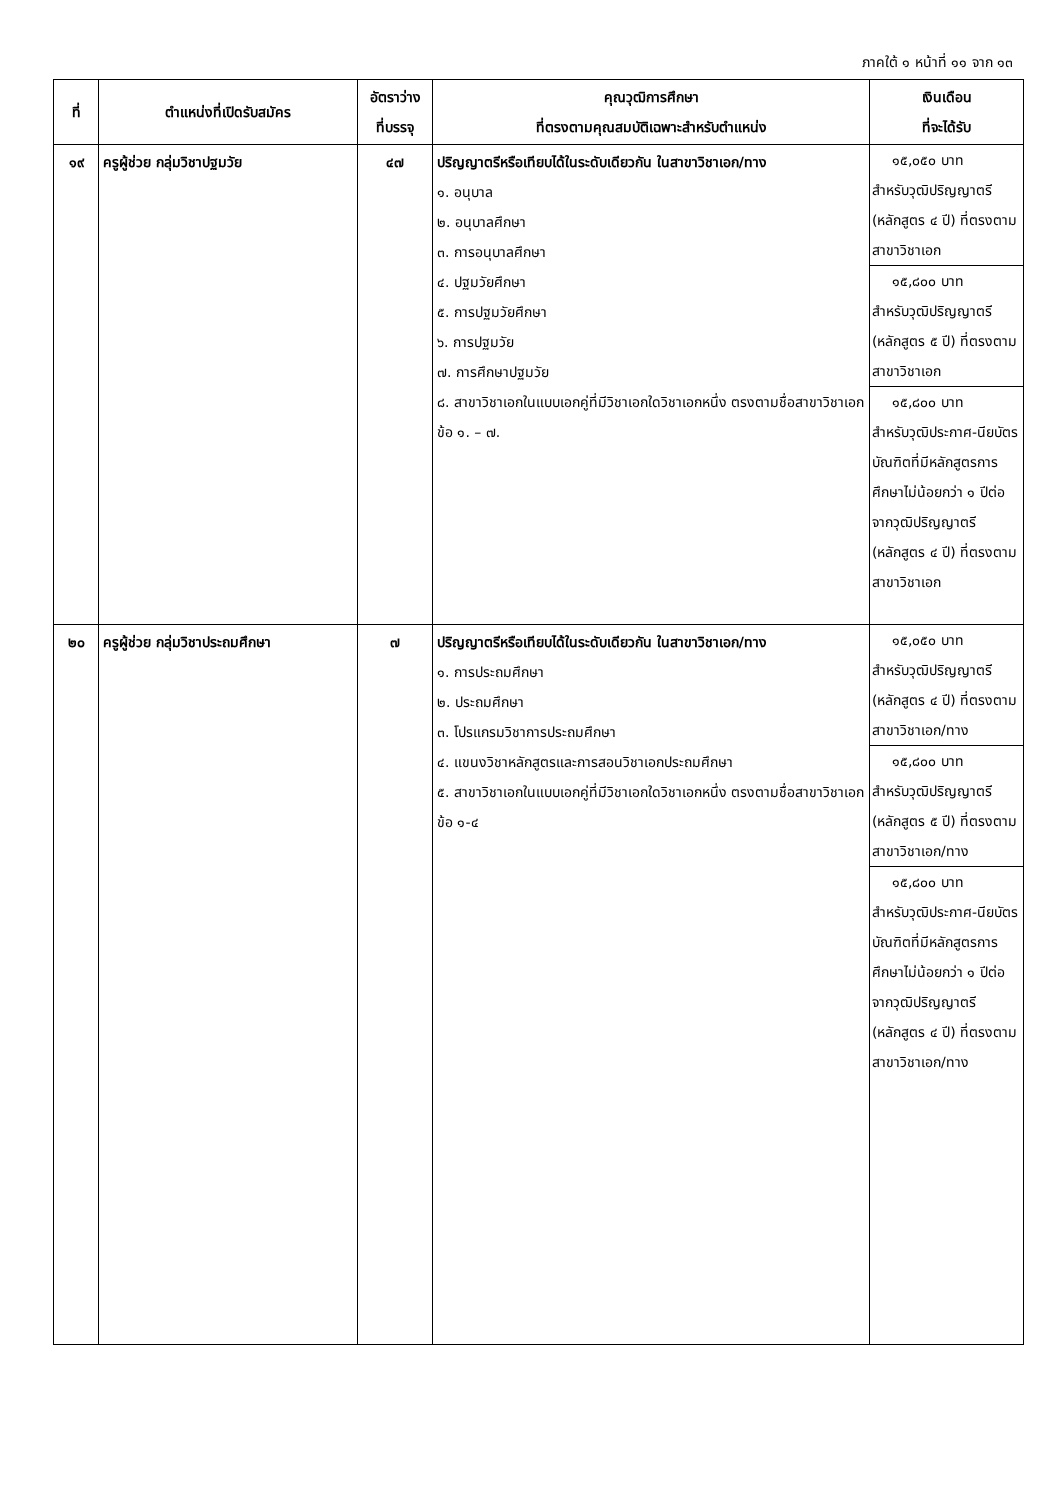ภาคใต้ ๑ หน้าที่ ๑๑ จาก ๑๓
| ที่ | ตำแหน่งที่เปิดรับสมัคร | อัตราว่าง ที่บรรจุ | คุณวุฒิการศึกษา ที่ตรงตามคุณสมบัติเฉพาะสำหรับตำแหน่ง | เงินเดือน ที่จะได้รับ |
| --- | --- | --- | --- | --- |
| ๑๙ | ครูผู้ช่วย กลุ่มวิชาปฐมวัย | ๔๗ | ปริญญาตรีหรือเทียบได้ในระดับเดียวกัน ในสาขาวิชาเอก/ทาง ๑. อนุบาล ๒. อนุบาลศึกษา ๓. การอนุบาลศึกษา ๔. ปฐมวัยศึกษา ๕. การปฐมวัยศึกษา ๖. การปฐมวัย ๗. การศึกษาปฐมวัย ๘. สาขาวิชาเอกในแบบเอกคู่ที่มีวิชาเอกใดวิชาเอกหนึ่ง ตรงตามชื่อสาขาวิชาเอก ข้อ ๑. – ๗. | ๑๕,๐๕๐ บาท สำหรับวุฒิปริญญาตรี (หลักสูตร ๔ ปี) ที่ตรงตามสาขาวิชาเอก ๑๕,๘๐๐ บาท สำหรับวุฒิปริญญาตรี (หลักสูตร ๕ ปี) ที่ตรงตามสาขาวิชาเอก ๑๕,๘๐๐ บาท สำหรับวุฒิประกาศ-นียบัตรบัณฑิตที่มีหลักสูตรการศึกษาไม่น้อยกว่า ๑ ปีต่อจากวุฒิปริญญาตรี (หลักสูตร ๔ ปี) ที่ตรงตามสาขาวิชาเอก |
| ๒๐ | ครูผู้ช่วย กลุ่มวิชาประถมศึกษา | ๗ | ปริญญาตรีหรือเทียบได้ในระดับเดียวกัน ในสาขาวิชาเอก/ทาง ๑. การประถมศึกษา ๒. ประถมศึกษา ๓. โปรแกรมวิชาการประถมศึกษา ๔. แขนงวิชาหลักสูตรและการสอนวิชาเอกประถมศึกษา ๕. สาขาวิชาเอกในแบบเอกคู่ที่มีวิชาเอกใดวิชาเอกหนึ่ง ตรงตามชื่อสาขาวิชาเอก ข้อ ๑-๔ | ๑๕,๐๕๐ บาท สำหรับวุฒิปริญญาตรี (หลักสูตร ๔ ปี) ที่ตรงตามสาขาวิชาเอก/ทาง ๑๕,๘๐๐ บาท สำหรับวุฒิปริญญาตรี (หลักสูตร ๕ ปี) ที่ตรงตามสาขาวิชาเอก/ทาง ๑๕,๘๐๐ บาท สำหรับวุฒิประกาศ-นียบัตรบัณฑิตที่มีหลักสูตรการศึกษาไม่น้อยกว่า ๑ ปีต่อจากวุฒิปริญญาตรี (หลักสูตร ๔ ปี) ที่ตรงตามสาขาวิชาเอก/ทาง |